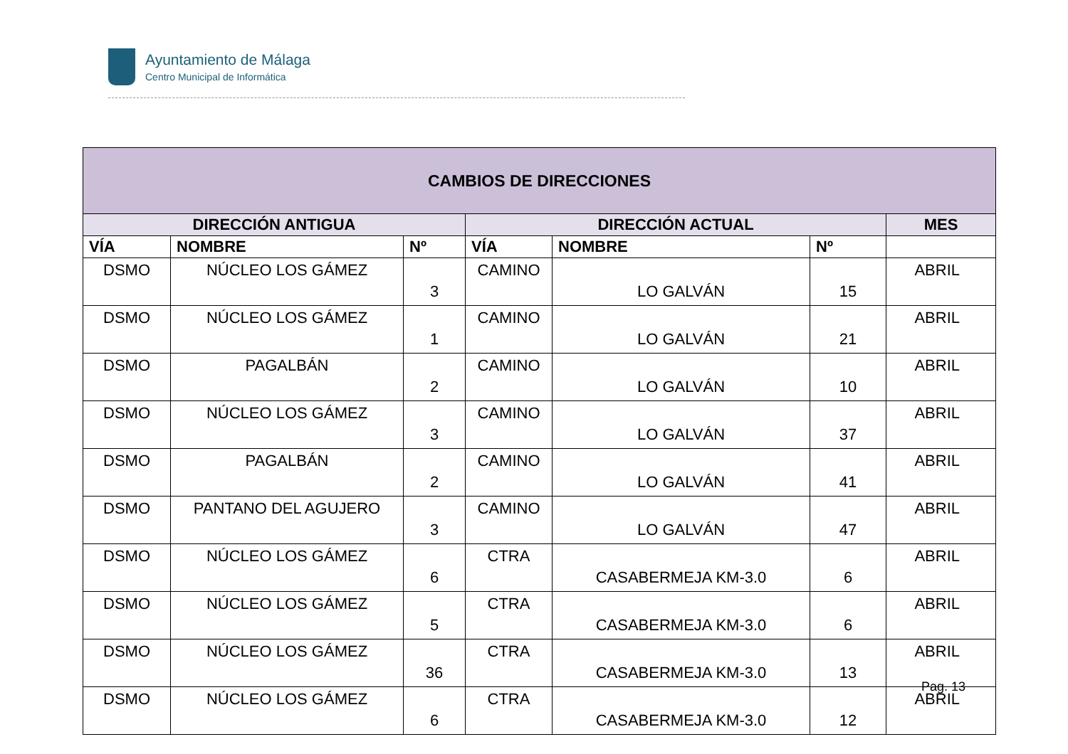Ayuntamiento de Málaga
Centro Municipal de Informática
| CAMBIOS DE DIRECCIONES | | | | | | |
| --- | --- | --- | --- | --- | --- | --- |
| DIRECCIÓN ANTIGUA | | | DIRECCIÓN ACTUAL | | | MES |
| VÍA | NOMBRE | Nº | VÍA | NOMBRE | Nº | |
| DSMO | NÚCLEO LOS GÁMEZ | 3 | CAMINO | LO GALVÁN | 15 | ABRIL |
| DSMO | NÚCLEO LOS GÁMEZ | 1 | CAMINO | LO GALVÁN | 21 | ABRIL |
| DSMO | PAGALBÁN | 2 | CAMINO | LO GALVÁN | 10 | ABRIL |
| DSMO | NÚCLEO LOS GÁMEZ | 3 | CAMINO | LO GALVÁN | 37 | ABRIL |
| DSMO | PAGALBÁN | 2 | CAMINO | LO GALVÁN | 41 | ABRIL |
| DSMO | PANTANO DEL AGUJERO | 3 | CAMINO | LO GALVÁN | 47 | ABRIL |
| DSMO | NÚCLEO LOS GÁMEZ | 6 | CTRA | CASABERMEJA KM-3.0 | 6 | ABRIL |
| DSMO | NÚCLEO LOS GÁMEZ | 5 | CTRA | CASABERMEJA KM-3.0 | 6 | ABRIL |
| DSMO | NÚCLEO LOS GÁMEZ | 36 | CTRA | CASABERMEJA KM-3.0 | 13 | ABRIL |
| DSMO | NÚCLEO LOS GÁMEZ | 6 | CTRA | CASABERMEJA KM-3.0 | 12 | ABRIL |
Pag. 13